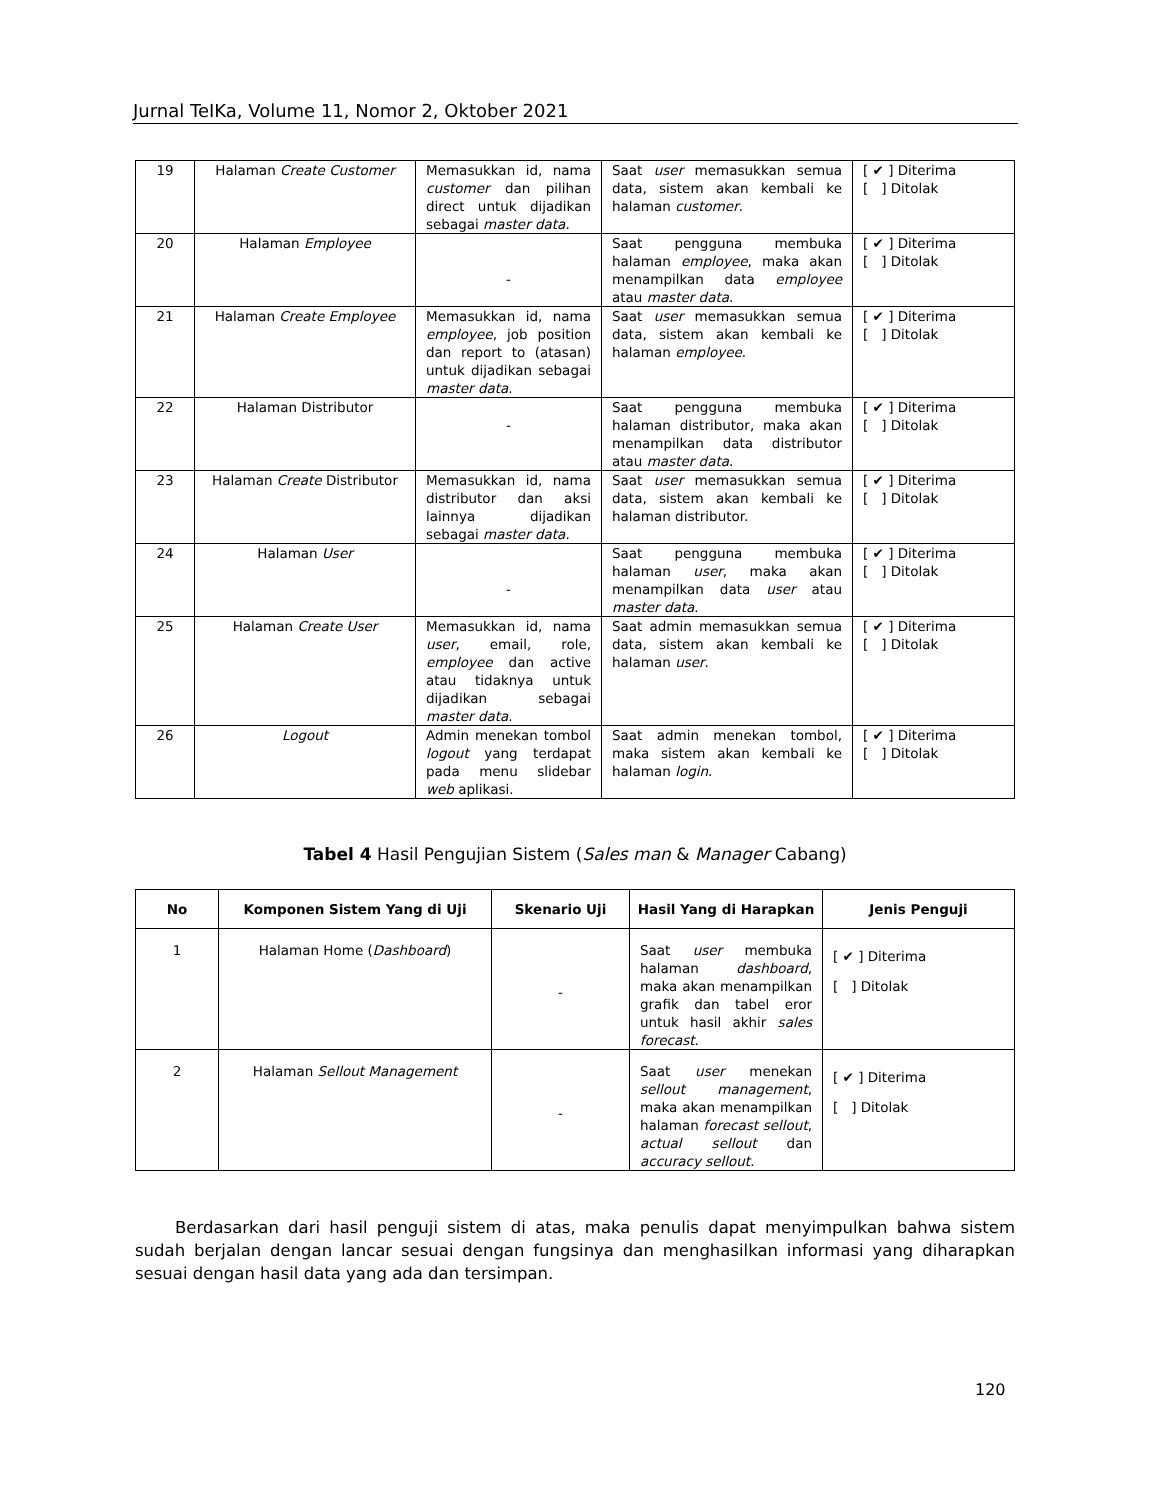Jurnal TeIKa, Volume 11, Nomor 2, Oktober 2021
| 19 | Halaman Create Customer | Memasukkan id, nama customer dan pilihan direct untuk dijadikan sebagai master data . | Saat user memasukkan semua data, sistem akan kembali ke halaman customer . | [ ✔ ] Diterima [ ] Ditolak |
| 20 | Halaman Employee | - | Saat pengguna membuka halaman employee , maka akan menampilkan data employee atau master data . | [ ✔ ] Diterima [ ] Ditolak |
| 21 | Halaman Create Employee | Memasukkan id, nama employee , job position dan report to (atasan) untuk dijadikan sebagai master data . | Saat user memasukkan semua data, sistem akan kembali ke halaman employee . | [ ✔ ] Diterima [ ] Ditolak |
| 22 | Halaman Distributor | - | Saat pengguna membuka halaman distributor, maka akan menampilkan data distributor atau master data . | [ ✔ ] Diterima [ ] Ditolak |
| 23 | Halaman Create Distributor | Memasukkan id, nama distributor dan aksi lainnya dijadikan sebagai master data . | Saat user memasukkan semua data, sistem akan kembali ke halaman distributor. | [ ✔ ] Diterima [ ] Ditolak |
| 24 | Halaman User | - | Saat pengguna membuka halaman user , maka akan menampilkan data user atau master data . | [ ✔ ] Diterima [ ] Ditolak |
| 25 | Halaman Create User | Memasukkan id, nama user , email, role, employee dan active atau tidaknya untuk dijadikan sebagai master data . | Saat admin memasukkan semua data, sistem akan kembali ke halaman user . | [ ✔ ] Diterima [ ] Ditolak |
| 26 | Logout | Admin menekan tombol logout yang terdapat pada menu slidebar web aplikasi. | Saat admin menekan tombol, maka sistem akan kembali ke halaman login . | [ ✔ ] Diterima [ ] Ditolak |
Tabel 4 Hasil Pengujian Sistem (Sales man & Manager Cabang)
| No | Komponen Sistem Yang di Uji | Skenario Uji | Hasil Yang di Harapkan | Jenis Penguji |
| --- | --- | --- | --- | --- |
| 1 | Halaman Home ( Dashboard ) | - | Saat user membuka halaman dashboard , maka akan menampilkan grafik dan tabel eror untuk hasil akhir sales forecast . | [ ✔ ] Diterima [ ] Ditolak |
| 2 | Halaman Sellout Management | - | Saat user menekan sellout management , maka akan menampilkan halaman forecast sellout , actual sellout dan accuracy sellout . | [ ✔ ] Diterima [ ] Ditolak |
Berdasarkan dari hasil penguji sistem di atas, maka penulis dapat menyimpulkan bahwa sistem sudah berjalan dengan lancar sesuai dengan fungsinya dan menghasilkan informasi yang diharapkan sesuai dengan hasil data yang ada dan tersimpan.
120